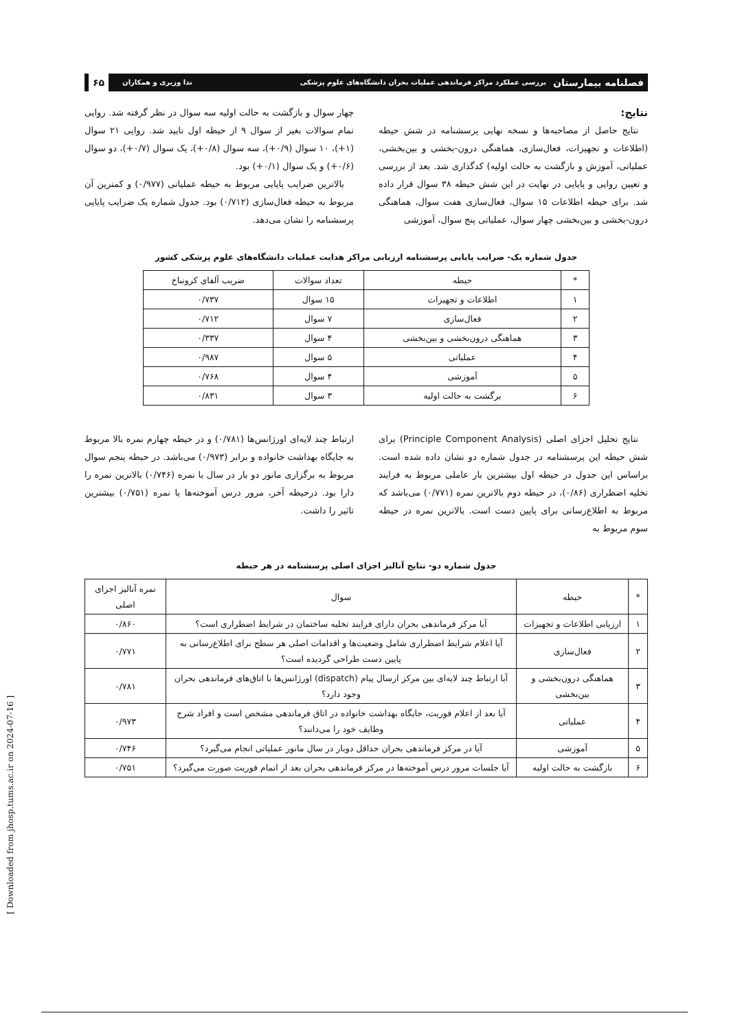فصلنامه بیمارستان بررسی عملکرد مراکز فرماندهی عملیات بحران دانشگاه‌های علوم پزشکی ندا وزیری و همکاران ۶۵
نتایج:
نتایج حاصل از مصاحبه‌ها و نسخه نهایی پرسشنامه در شش حیطه (اطلاعات و تجهیزات، فعال‌سازی، هماهنگی درون-بخشی و بین‌بخشی، عملیاتی، آموزش و بازگشت به حالت اولیه) کدگذاری شد. بعد از بررسی و تعیین روایی و پایایی در نهایت در این شش حیطه ۳۸ سوال قرار داده شد. برای حیطه اطلاعات ۱۵ سوال، فعال‌سازی هفت سوال، هماهنگی درون-بخشی و بین‌بخشی چهار سوال، عملیاتی پنج سوال، آموزشی
چهار سوال و بازگشت به حالت اولیه سه سوال در نظر گرفته شد. روایی تمام سوالات بغیر از سوال ۹ از حیطه اول تایید شد. روایی ۲۱ سوال (۱+)، ۱۰ سوال (۰/۹+)، سه سوال (۰/۸+)، یک سوال (۰/۷+)، دو سوال (۰/۶+) و یک سوال (۰/۱+) بود.
بالاترین ضرایب پایایی مربوط به حیطه عملیاتی (۰/۹۷۷) و کمترین آن مربوط به حیطه فعال‌سازی (۰/۷۱۲) بود. جدول شماره یک ضرایب پایایی پرسشنامه را نشان می‌دهد.
جدول شماره یک- ضرایب پایایی پرسشنامه ارزیابی مراکز هدایت عملیات دانشگاه‌های علوم پزشکی کشور
| * | حیطه | تعداد سوالات | ضریب آلفای کرونباخ |
| --- | --- | --- | --- |
| ۱ | اطلاعات و تجهیزات | ۱۵ سوال | ۰/۷۳۷ |
| ۲ | فعال‌سازی | ۷ سوال | ۰/۷۱۲ |
| ۳ | هماهنگی درون‌بخشی و بین‌بخشی | ۴ سوال | ۰/۳۳۷ |
| ۴ | عملیاتی | ۵ سوال | ۰/۹۸۷ |
| ۵ | آموزشی | ۴ سوال | ۰/۷۶۸ |
| ۶ | برگشت به حالت اولیه | ۳ سوال | ۰/۸۳۱ |
نتایج تحلیل اجزای اصلی (Principle Component Analysis) برای شش حیطه این پرسشنامه در جدول شماره دو نشان داده شده است. براساس این جدول در حیطه اول بیشترین بار عاملی مربوط به فرایند تخلیه اضطراری (۰/۸۶)، در حیطه دوم بالاترین نمره (۰/۷۷۱) می‌باشد که مربوط به اطلاع‌رسانی برای پایین دست است. بالاترین نمره در حیطه سوم مربوط به
ارتباط چند لایه‌ای اورژانس‌ها (۰/۷۸۱) و در حیطه چهارم نمره بالا مربوط به جایگاه بهداشت خانواده و برابر (۰/۹۷۳) می‌باشد. در حیطه پنجم سوال مربوط به برگزاری مانور دو بار در سال با نمره (۰/۷۴۶) بالاترین نمره را دارا بود. درحیطه آخر، مرور درس آموخته‌ها با نمره (۰/۷۵۱) بیشترین تاثیر را داشت.
جدول شماره دو- نتایج آنالیز اجزای اصلی پرسشنامه در هر حیطه
| * | حیطه | سوال | نمره آنالیز اجزای اصلی |
| --- | --- | --- | --- |
| ۱ | ارزیابی اطلاعات و تجهیزات | آیا مرکز فرماندهی بحران دارای فرایند تخلیه ساختمان در شرایط اضطراری است؟ | ۰/۸۶۰ |
| ۲ | فعال‌سازی | آیا اعلام شرایط اضطراری شامل وضعیت‌ها و اقدامات اصلی هر سطح برای اطلاع‌رسانی به پایین دست طراحی گردیده است؟ | ۰/۷۷۱ |
| ۳ | هماهنگی درون‌بخشی و بین‌بخشی | آیا ارتباط چند لایه‌ای بین مرکز ارسال پیام (dispatch) اورژانس‌ها با اتاق‌های فرماندهی بحران وجود دارد؟ | ۰/۷۸۱ |
| ۴ | عملیاتی | آیا بعد از اعلام فوریت، جایگاه بهداشت خانواده در اتاق فرماندهی مشخص است و افراد شرح وظایف خود را می‌دانند؟ | ۰/۹۷۳ |
| ۵ | آموزشی | آیا در مرکز فرماندهی بحران حداقل دوبار در سال مانور عملیاتی انجام می‌گیرد؟ | ۰/۷۴۶ |
| ۶ | بازگشت به حالت اولیه | آیا جلسات مرور درس آموخته‌ها در مرکز فرماندهی بحران بعد از اتمام فوریت صورت می‌گیرد؟ | ۰/۷۵۱ |
[ Downloaded from jhosp.tums.ac.ir on 2024-07-16 ]